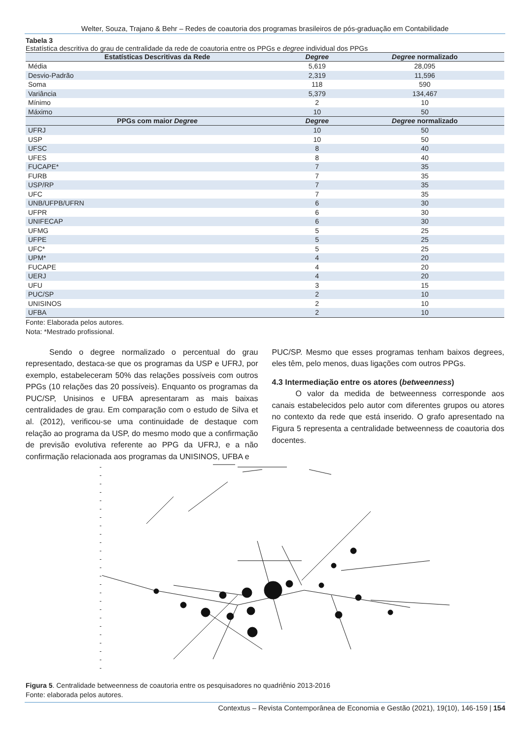Welter, Souza, Trajano & Behr – Redes de coautoria dos programas brasileiros de pós-graduação em Contabilidade
Tabela 3
Estatística descritiva do grau de centralidade da rede de coautoria entre os PPGs e degree individual dos PPGs
| Estatísticas Descritivas da Rede | Degree | Degree normalizado |
| --- | --- | --- |
| Média | 5,619 | 28,095 |
| Desvio-Padrão | 2,319 | 11,596 |
| Soma | 118 | 590 |
| Variância | 5,379 | 134,467 |
| Mínimo | 2 | 10 |
| Máximo | 10 | 50 |
| PPGs com maior Degree | Degree | Degree normalizado |
| UFRJ | 10 | 50 |
| USP | 10 | 50 |
| UFSC | 8 | 40 |
| UFES | 8 | 40 |
| FUCAPE* | 7 | 35 |
| FURB | 7 | 35 |
| USP/RP | 7 | 35 |
| UFC | 7 | 35 |
| UNB/UFPB/UFRN | 6 | 30 |
| UFPR | 6 | 30 |
| UNIFECAP | 6 | 30 |
| UFMG | 5 | 25 |
| UFPE | 5 | 25 |
| UFC* | 5 | 25 |
| UPM* | 4 | 20 |
| FUCAPE | 4 | 20 |
| UERJ | 4 | 20 |
| UFU | 3 | 15 |
| PUC/SP | 2 | 10 |
| UNISINOS | 2 | 10 |
| UFBA | 2 | 10 |
Fonte: Elaborada pelos autores.
Nota: *Mestrado profissional.
Sendo o degree normalizado o percentual do grau representado, destaca-se que os programas da USP e UFRJ, por exemplo, estabeleceram 50% das relações possíveis com outros PPGs (10 relações das 20 possíveis). Enquanto os programas da PUC/SP, Unisinos e UFBA apresentaram as mais baixas centralidades de grau. Em comparação com o estudo de Silva et al. (2012), verificou-se uma continuidade de destaque com relação ao programa da USP, do mesmo modo que a confirmação de previsão evolutiva referente ao PPG da UFRJ, e a não confirmação relacionada aos programas da UNISINOS, UFBA e
PUC/SP. Mesmo que esses programas tenham baixos degrees, eles têm, pelo menos, duas ligações com outros PPGs.
4.3 Intermediação entre os atores (betweenness)
O valor da medida de betweenness corresponde aos canais estabelecidos pelo autor com diferentes grupos ou atores no contexto da rede que está inserido. O grafo apresentado na Figura 5 representa a centralidade betweenness de coautoria dos docentes.
Figura 5. Centralidade betweenness de coautoria entre os pesquisadores no quadriênio 2013-2016
Fonte: elaborada pelos autores.
Contextus – Revista Contemporânea de Economia e Gestão (2021), 19(10), 146-159 | 154